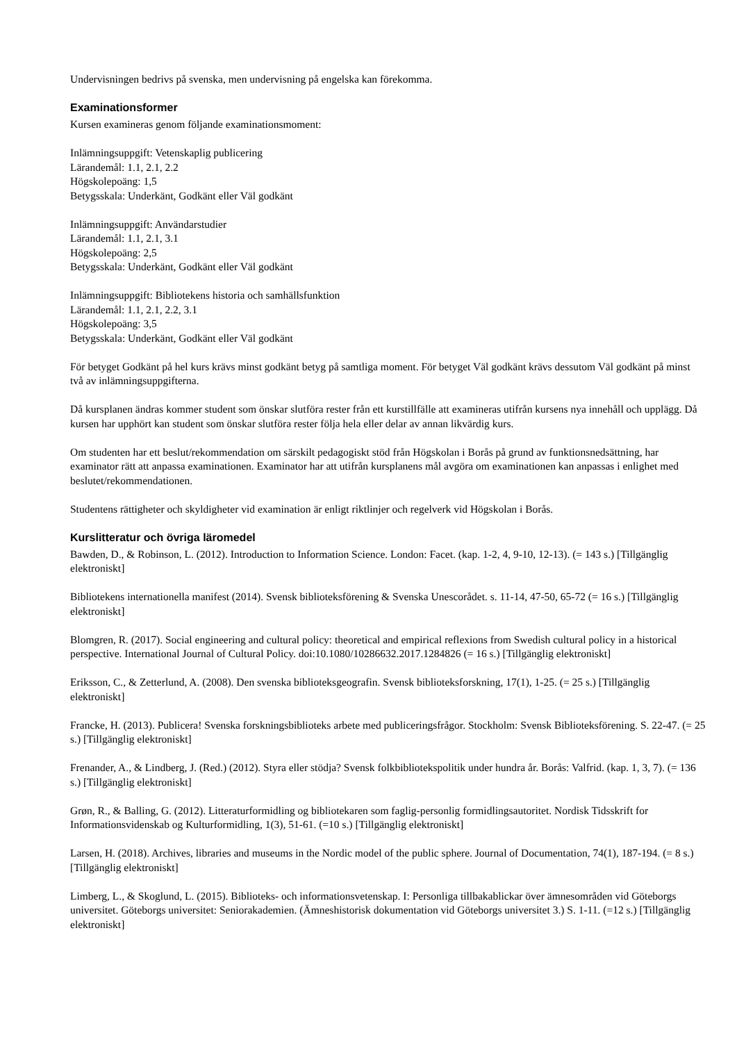Undervisningen bedrivs på svenska, men undervisning på engelska kan förekomma.
Examinationsformer
Kursen examineras genom följande examinationsmoment:
Inlämningsuppgift: Vetenskaplig publicering
Lärandemål: 1.1, 2.1, 2.2
Högskolepoäng: 1,5
Betygsskala: Underkänt, Godkänt eller Väl godkänt
Inlämningsuppgift: Användarstudier
Lärandemål: 1.1, 2.1, 3.1
Högskolepoäng: 2,5
Betygsskala: Underkänt, Godkänt eller Väl godkänt
Inlämningsuppgift: Bibliotekens historia och samhällsfunktion
Lärandemål: 1.1, 2.1, 2.2, 3.1
Högskolepoäng: 3,5
Betygsskala: Underkänt, Godkänt eller Väl godkänt
För betyget Godkänt på hel kurs krävs minst godkänt betyg på samtliga moment. För betyget Väl godkänt krävs dessutom Väl godkänt på minst två av inlämningsuppgifterna.
Då kursplanen ändras kommer student som önskar slutföra rester från ett kurstillfälle att examineras utifrån kursens nya innehåll och upplägg. Då kursen har upphört kan student som önskar slutföra rester följa hela eller delar av annan likvärdig kurs.
Om studenten har ett beslut/rekommendation om särskilt pedagogiskt stöd från Högskolan i Borås på grund av funktionsnedsättning, har examinator rätt att anpassa examinationen. Examinator har att utifrån kursplanens mål avgöra om examinationen kan anpassas i enlighet med beslutet/rekommendationen.
Studentens rättigheter och skyldigheter vid examination är enligt riktlinjer och regelverk vid Högskolan i Borås.
Kurslitteratur och övriga läromedel
Bawden, D., & Robinson, L. (2012). Introduction to Information Science. London: Facet. (kap. 1-2, 4, 9-10, 12-13). (= 143 s.) [Tillgänglig elektroniskt]
Bibliotekens internationella manifest (2014). Svensk biblioteksförening & Svenska Unescorådet. s. 11-14, 47-50, 65-72 (= 16 s.) [Tillgänglig elektroniskt]
Blomgren, R. (2017). Social engineering and cultural policy: theoretical and empirical reflexions from Swedish cultural policy in a historical perspective. International Journal of Cultural Policy. doi:10.1080/10286632.2017.1284826 (= 16 s.) [Tillgänglig elektroniskt]
Eriksson, C., & Zetterlund, A. (2008). Den svenska biblioteksgeografin. Svensk biblioteksforskning, 17(1), 1-25. (= 25 s.) [Tillgänglig elektroniskt]
Francke, H. (2013). Publicera! Svenska forskningsbiblioteks arbete med publiceringsfrågor. Stockholm: Svensk Biblioteksförening. S. 22-47. (= 25 s.) [Tillgänglig elektroniskt]
Frenander, A., & Lindberg, J. (Red.) (2012). Styra eller stödja? Svensk folkbibliotekspolitik under hundra år. Borås: Valfrid. (kap. 1, 3, 7). (= 136 s.) [Tillgänglig elektroniskt]
Grøn, R., & Balling, G. (2012). Litteraturformidling og bibliotekaren som faglig-personlig formidlingsautoritet. Nordisk Tidsskrift for Informationsvidenskab og Kulturformidling, 1(3), 51-61. (=10 s.) [Tillgänglig elektroniskt]
Larsen, H. (2018). Archives, libraries and museums in the Nordic model of the public sphere. Journal of Documentation, 74(1), 187-194. (= 8 s.) [Tillgänglig elektroniskt]
Limberg, L., & Skoglund, L. (2015). Biblioteks- och informationsvetenskap. I: Personliga tillbakablickar över ämnesområden vid Göteborgs universitet. Göteborgs universitet: Seniorakademien. (Ämneshistorisk dokumentation vid Göteborgs universitet 3.) S. 1-11. (=12 s.) [Tillgänglig elektroniskt]